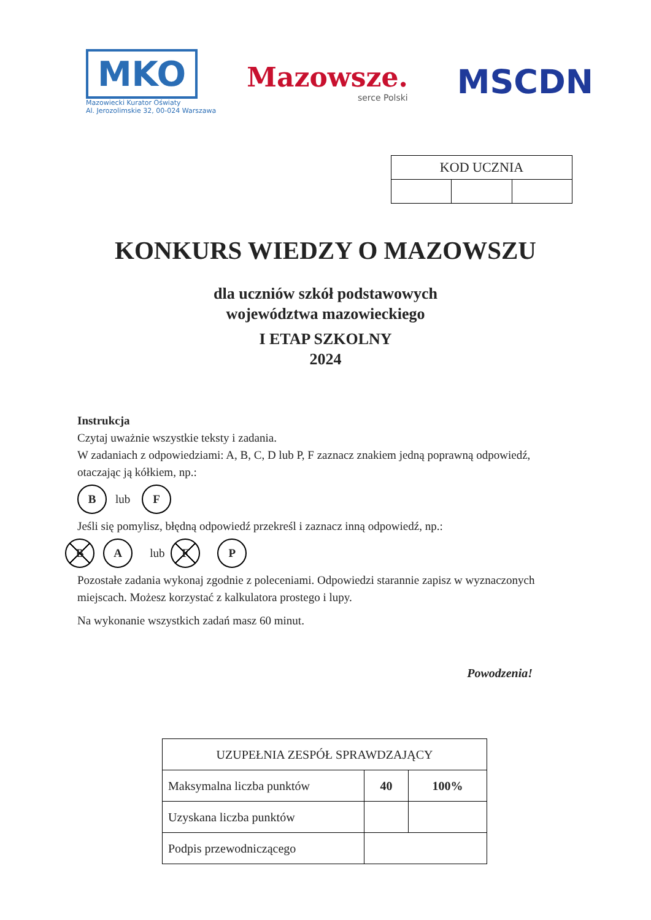MKO
Mazowiecki Kurator Oświaty
Al. Jerozolimskie 32, 00-024 Warszawa
Mazowsze.
serce Polski
MSCDN
| KOD UCZNIA | | |
| --- | --- | --- |
KONKURS WIEDZY O MAZOWSZU
dla uczniów szkół podstawowych
województwa mazowieckiego
I ETAP SZKOLNY
2024
Instrukcja
Czytaj uważnie wszystkie teksty i zadania.
W zadaniach z odpowiedziami: A, B, C, D lub P, F zaznacz znakiem jedną poprawną odpowiedź, otaczając ją kółkiem, np.:
Blub F
Jeśli się pomylisz, błędną odpowiedź przekreśl i zaznacz inną odpowiedź, np.:
B A lub F P
Pozostałe zadania wykonaj zgodnie z poleceniami. Odpowiedzi starannie zapisz w wyznaczonych miejscach. Możesz korzystać z kalkulatora prostego i lupy.
Na wykonanie wszystkich zadań masz 60 minut.
Powodzenia!
| UZUPEŁNIA ZESPÓŁ SPRAWDZAJĄCY | | |
| Maksymalna liczba punktów | 40 | 100% |
| Uzyskana liczba punktów | | |
| Podpis przewodniczącego | | |